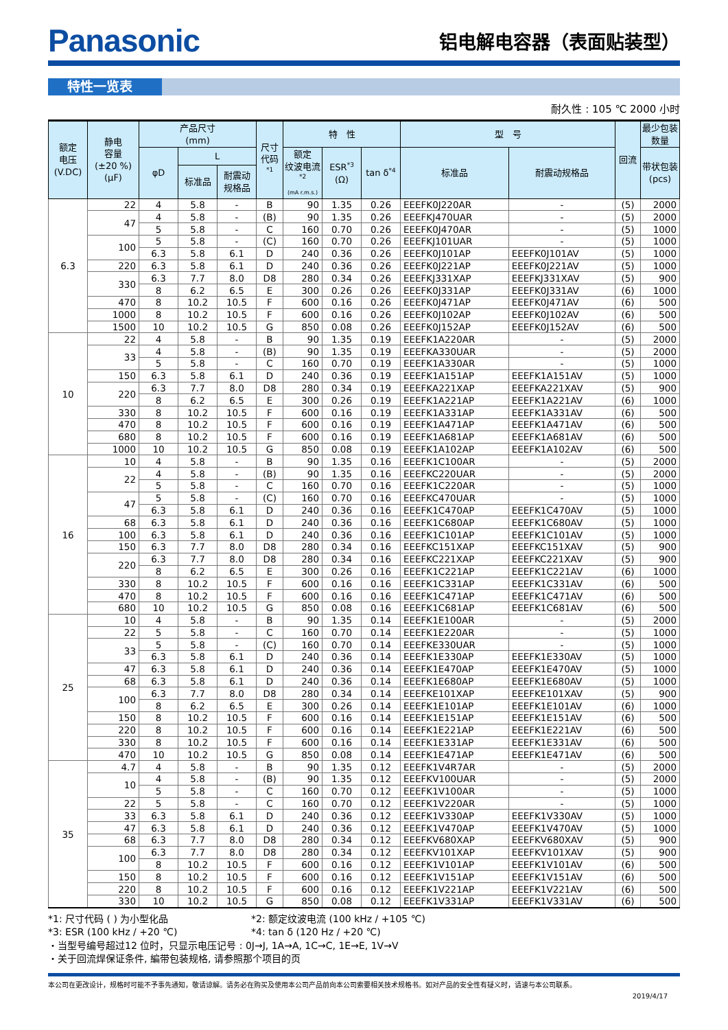Panasonic
铝电解电容器（表面贴装型）
特性一览表
耐久性 : 105 ℃ 2000 小时
| 额定 电压 (V.DC) | 静电 容量 (±20 %) (μF) | 产品尺寸 (mm) | | | 尺寸 代码 <sup>*1</sup> | 特 性 | | | 型 号 | | 回流 | 最少包装 数量 |
| --- | --- | --- | --- | --- | --- | --- | --- | --- | --- | --- | --- | --- |
| | | φD | L | | | 额定 纹波电流 <sup>*2</sup> (mA r.m.s.) | ESR<sup>*3</sup> (Ω) | tan δ<sup>*4</sup> | 标准品 | 耐震动规格品 | | 带状包装 (pcs) |
| | | | 标准品 | 耐震动 规格品 | | | | | | | | |
| 6.3 | 22 | 4 | 5.8 | - | B | 90 | 1.35 | 0.26 | EEEFK0J220AR | - | (5) | 2000 |
| | 47 | 4 | 5.8 | - | (B) | 90 | 1.35 | 0.26 | EEEFKJ470UAR | - | (5) | 2000 |
| | | 5 | 5.8 | - | C | 160 | 0.70 | 0.26 | EEEFK0J470AR | - | (5) | 1000 |
| | 100 | 5 | 5.8 | - | (C) | 160 | 0.70 | 0.26 | EEEFKJ101UAR | - | (5) | 1000 |
| | | 6.3 | 5.8 | 6.1 | D | 240 | 0.36 | 0.26 | EEEFK0J101AP | EEEFK0J101AV | (5) | 1000 |
| | 220 | 6.3 | 5.8 | 6.1 | D | 240 | 0.36 | 0.26 | EEEFK0J221AP | EEEFK0J221AV | (5) | 1000 |
| | 330 | 6.3 | 7.7 | 8.0 | D8 | 280 | 0.34 | 0.26 | EEEFKJ331XAP | EEEFKJ331XAV | (5) | 900 |
| | | 8 | 6.2 | 6.5 | E | 300 | 0.26 | 0.26 | EEEFK0J331AP | EEEFK0J331AV | (6) | 1000 |
| | 470 | 8 | 10.2 | 10.5 | F | 600 | 0.16 | 0.26 | EEEFK0J471AP | EEEFK0J471AV | (6) | 500 |
| | 1000 | 8 | 10.2 | 10.5 | F | 600 | 0.16 | 0.26 | EEEFK0J102AP | EEEFK0J102AV | (6) | 500 |
| | 1500 | 10 | 10.2 | 10.5 | G | 850 | 0.08 | 0.26 | EEEFK0J152AP | EEEFK0J152AV | (6) | 500 |
| 10 | 22 | 4 | 5.8 | - | B | 90 | 1.35 | 0.19 | EEEFK1A220AR | - | (5) | 2000 |
| | 33 | 4 | 5.8 | - | (B) | 90 | 1.35 | 0.19 | EEEFKA330UAR | - | (5) | 2000 |
| | | 5 | 5.8 | - | C | 160 | 0.70 | 0.19 | EEEFK1A330AR | - | (5) | 1000 |
| | 150 | 6.3 | 5.8 | 6.1 | D | 240 | 0.36 | 0.19 | EEEFK1A151AP | EEEFK1A151AV | (5) | 1000 |
| | 220 | 6.3 | 7.7 | 8.0 | D8 | 280 | 0.34 | 0.19 | EEEFKA221XAP | EEEFKA221XAV | (5) | 900 |
| | | 8 | 6.2 | 6.5 | E | 300 | 0.26 | 0.19 | EEEFK1A221AP | EEEFK1A221AV | (6) | 1000 |
| | 330 | 8 | 10.2 | 10.5 | F | 600 | 0.16 | 0.19 | EEEFK1A331AP | EEEFK1A331AV | (6) | 500 |
| | 470 | 8 | 10.2 | 10.5 | F | 600 | 0.16 | 0.19 | EEEFK1A471AP | EEEFK1A471AV | (6) | 500 |
| | 680 | 8 | 10.2 | 10.5 | F | 600 | 0.16 | 0.19 | EEEFK1A681AP | EEEFK1A681AV | (6) | 500 |
| | 1000 | 10 | 10.2 | 10.5 | G | 850 | 0.08 | 0.19 | EEEFK1A102AP | EEEFK1A102AV | (6) | 500 |
| 16 | 10 | 4 | 5.8 | - | B | 90 | 1.35 | 0.16 | EEEFK1C100AR | - | (5) | 2000 |
| | 22 | 4 | 5.8 | - | (B) | 90 | 1.35 | 0.16 | EEEFKC220UAR | - | (5) | 2000 |
| | | 5 | 5.8 | - | C | 160 | 0.70 | 0.16 | EEEFK1C220AR | - | (5) | 1000 |
| | 47 | 5 | 5.8 | - | (C) | 160 | 0.70 | 0.16 | EEEFKC470UAR | - | (5) | 1000 |
| | | 6.3 | 5.8 | 6.1 | D | 240 | 0.36 | 0.16 | EEEFK1C470AP | EEEFK1C470AV | (5) | 1000 |
| | 68 | 6.3 | 5.8 | 6.1 | D | 240 | 0.36 | 0.16 | EEEFK1C680AP | EEEFK1C680AV | (5) | 1000 |
| | 100 | 6.3 | 5.8 | 6.1 | D | 240 | 0.36 | 0.16 | EEEFK1C101AP | EEEFK1C101AV | (5) | 1000 |
| | 150 | 6.3 | 7.7 | 8.0 | D8 | 280 | 0.34 | 0.16 | EEEFKC151XAP | EEEFKC151XAV | (5) | 900 |
| | 220 | 6.3 | 7.7 | 8.0 | D8 | 280 | 0.34 | 0.16 | EEEFKC221XAP | EEEFKC221XAV | (5) | 900 |
| | | 8 | 6.2 | 6.5 | E | 300 | 0.26 | 0.16 | EEEFK1C221AP | EEEFK1C221AV | (6) | 1000 |
| | 330 | 8 | 10.2 | 10.5 | F | 600 | 0.16 | 0.16 | EEEFK1C331AP | EEEFK1C331AV | (6) | 500 |
| | 470 | 8 | 10.2 | 10.5 | F | 600 | 0.16 | 0.16 | EEEFK1C471AP | EEEFK1C471AV | (6) | 500 |
| | 680 | 10 | 10.2 | 10.5 | G | 850 | 0.08 | 0.16 | EEEFK1C681AP | EEEFK1C681AV | (6) | 500 |
| 25 | 10 | 4 | 5.8 | - | B | 90 | 1.35 | 0.14 | EEEFK1E100AR | - | (5) | 2000 |
| | 22 | 5 | 5.8 | - | C | 160 | 0.70 | 0.14 | EEEFK1E220AR | - | (5) | 1000 |
| | 33 | 5 | 5.8 | - | (C) | 160 | 0.70 | 0.14 | EEEFKE330UAR | - | (5) | 1000 |
| | | 6.3 | 5.8 | 6.1 | D | 240 | 0.36 | 0.14 | EEEFK1E330AP | EEEFK1E330AV | (5) | 1000 |
| | 47 | 6.3 | 5.8 | 6.1 | D | 240 | 0.36 | 0.14 | EEEFK1E470AP | EEEFK1E470AV | (5) | 1000 |
| | 68 | 6.3 | 5.8 | 6.1 | D | 240 | 0.36 | 0.14 | EEEFK1E680AP | EEEFK1E680AV | (5) | 1000 |
| | 100 | 6.3 | 7.7 | 8.0 | D8 | 280 | 0.34 | 0.14 | EEEFKE101XAP | EEEFKE101XAV | (5) | 900 |
| | | 8 | 6.2 | 6.5 | E | 300 | 0.26 | 0.14 | EEEFK1E101AP | EEEFK1E101AV | (6) | 1000 |
| | 150 | 8 | 10.2 | 10.5 | F | 600 | 0.16 | 0.14 | EEEFK1E151AP | EEEFK1E151AV | (6) | 500 |
| | 220 | 8 | 10.2 | 10.5 | F | 600 | 0.16 | 0.14 | EEEFK1E221AP | EEEFK1E221AV | (6) | 500 |
| | 330 | 8 | 10.2 | 10.5 | F | 600 | 0.16 | 0.14 | EEEFK1E331AP | EEEFK1E331AV | (6) | 500 |
| | 470 | 10 | 10.2 | 10.5 | G | 850 | 0.08 | 0.14 | EEEFK1E471AP | EEEFK1E471AV | (6) | 500 |
| 35 | 4.7 | 4 | 5.8 | - | B | 90 | 1.35 | 0.12 | EEEFK1V4R7AR | - | (5) | 2000 |
| | 10 | 4 | 5.8 | - | (B) | 90 | 1.35 | 0.12 | EEEFKV100UAR | - | (5) | 2000 |
| | | 5 | 5.8 | - | C | 160 | 0.70 | 0.12 | EEEFK1V100AR | - | (5) | 1000 |
| | 22 | 5 | 5.8 | - | C | 160 | 0.70 | 0.12 | EEEFK1V220AR | - | (5) | 1000 |
| | 33 | 6.3 | 5.8 | 6.1 | D | 240 | 0.36 | 0.12 | EEEFK1V330AP | EEEFK1V330AV | (5) | 1000 |
| | 47 | 6.3 | 5.8 | 6.1 | D | 240 | 0.36 | 0.12 | EEEFK1V470AP | EEEFK1V470AV | (5) | 1000 |
| | 68 | 6.3 | 7.7 | 8.0 | D8 | 280 | 0.34 | 0.12 | EEEFKV680XAP | EEEFKV680XAV | (5) | 900 |
| | 100 | 6.3 | 7.7 | 8.0 | D8 | 280 | 0.34 | 0.12 | EEEFKV101XAP | EEEFKV101XAV | (5) | 900 |
| | | 8 | 10.2 | 10.5 | F | 600 | 0.16 | 0.12 | EEEFK1V101AP | EEEFK1V101AV | (6) | 500 |
| | 150 | 8 | 10.2 | 10.5 | F | 600 | 0.16 | 0.12 | EEEFK1V151AP | EEEFK1V151AV | (6) | 500 |
| | 220 | 8 | 10.2 | 10.5 | F | 600 | 0.16 | 0.12 | EEEFK1V221AP | EEEFK1V221AV | (6) | 500 |
| | 330 | 10 | 10.2 | 10.5 | G | 850 | 0.08 | 0.12 | EEEFK1V331AP | EEEFK1V331AV | (6) | 500 |
*1: 尺寸代码 ( ) 为小型化品 *2: 额定纹波电流 (100 kHz / +105 ℃)
*3: ESR (100 kHz / +20 ℃) *4: tan δ (120 Hz / +20 ℃)
・当型号编号超过12 位时，只显示电压记号 : 0J→J, 1A→A, 1C→C, 1E→E, 1V→V
・关于回流焊保证条件, 編带包装规格, 请参照那个项目的页
本公司在更改设计，规格时可能不予事先通知，敬请谅解。请务必在购买及使用本公司产品前向本公司索要相关技术规格书。如对产品的安全性有疑义时，请速与本公司联系。
2019/4/17